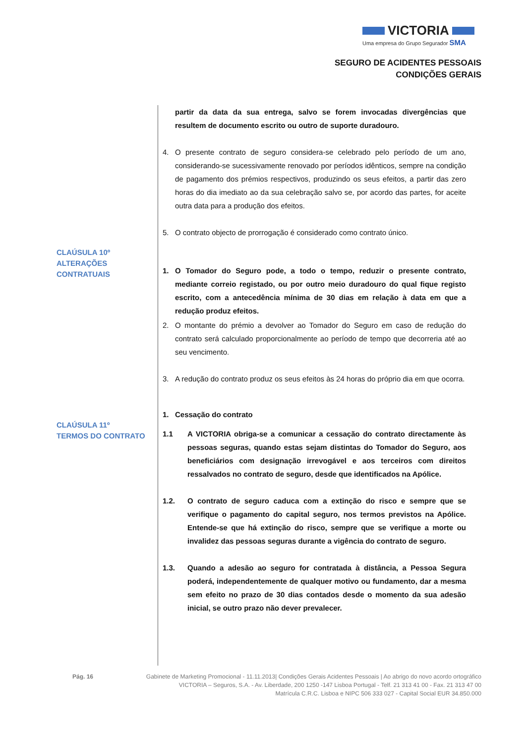VICTORIA
Uma empresa do Grupo Segurador SMA
SEGURO DE ACIDENTES PESSOAIS
CONDIÇÕES GERAIS
CLAÚSULA 10º
ALTERAÇÕES
CONTRATUAIS
CLAÚSULA 11º
TERMOS DO CONTRATO
partir da data da sua entrega, salvo se forem invocadas divergências que resultem de documento escrito ou outro de suporte duradouro.
4. O presente contrato de seguro considera-se celebrado pelo período de um ano, considerando-se sucessivamente renovado por períodos idênticos, sempre na condição de pagamento dos prémios respectivos, produzindo os seus efeitos, a partir das zero horas do dia imediato ao da sua celebração salvo se, por acordo das partes, for aceite outra data para a produção dos efeitos.
5. O contrato objecto de prorrogação é considerado como contrato único.
1. O Tomador do Seguro pode, a todo o tempo, reduzir o presente contrato, mediante correio registado, ou por outro meio duradouro do qual fique registo escrito, com a antecedência mínima de 30 dias em relação à data em que a redução produz efeitos.
2. O montante do prémio a devolver ao Tomador do Seguro em caso de redução do contrato será calculado proporcionalmente ao período de tempo que decorreria até ao seu vencimento.
3. A redução do contrato produz os seus efeitos às 24 horas do próprio dia em que ocorra.
1. Cessação do contrato
1.1 A VICTORIA obriga-se a comunicar a cessação do contrato directamente às pessoas seguras, quando estas sejam distintas do Tomador do Seguro, aos beneficiários com designação irrevogável e aos terceiros com direitos ressalvados no contrato de seguro, desde que identificados na Apólice.
1.2. O contrato de seguro caduca com a extinção do risco e sempre que se verifique o pagamento do capital seguro, nos termos previstos na Apólice. Entende-se que há extinção do risco, sempre que se verifique a morte ou invalidez das pessoas seguras durante a vigência do contrato de seguro.
1.3. Quando a adesão ao seguro for contratada à distância, a Pessoa Segura poderá, independentemente de qualquer motivo ou fundamento, dar a mesma sem efeito no prazo de 30 dias contados desde o momento da sua adesão inicial, se outro prazo não dever prevalecer.
Pág. 16 Gabinete de Marketing Promocional - 11.11.2013| Condições Gerais Acidentes Pessoais | Ao abrigo do novo acordo ortográfico
VICTORIA – Seguros, S.A. - Av. Liberdade, 200 1250 -147 Lisboa Portugal - Telf. 21 313 41 00 - Fax. 21 313 47 00
Matrícula C.R.C. Lisboa e NIPC 506 333 027 - Capital Social EUR 34.850.000